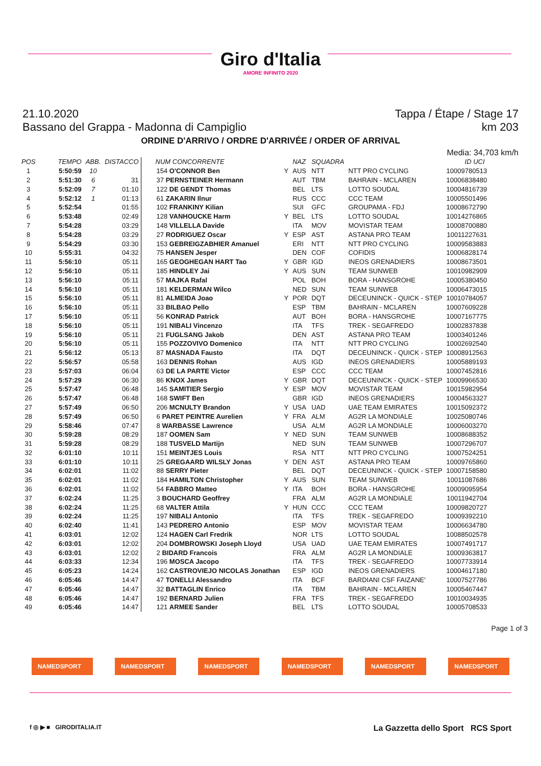Giro d'Italia
AMORE INFINITO 2020
21.10.2020 Tappa / Étape / Stage 17
Bassano del Grappa - Madonna di Campiglio km 203
ORDINE D'ARRIVO / ORDRE D'ARRIVÉE / ORDER OF ARRIVAL
Media: 34,703 km/h
| POS | TEMPO | ABB. | DISTACCO | NUM CONCORRENTE | | NAZ | SQUADRA | | ID UCI |
| --- | --- | --- | --- | --- | --- | --- | --- | --- | --- |
| 1 | 5:50:59 | 10 | | 154 O'CONNOR Ben | Y | AUS | NTT | NTT PRO CYCLING | 10009780513 |
| 2 | 5:51:30 | 6 | 31 | 37 PERNSTEINER Hermann | | AUT | TBM | BAHRAIN - MCLAREN | 10006838480 |
| 3 | 5:52:09 | 7 | 01:10 | 122 DE GENDT Thomas | | BEL | LTS | LOTTO SOUDAL | 10004816739 |
| 4 | 5:52:12 | 1 | 01:13 | 61 ZAKARIN Ilnur | | RUS | CCC | CCC TEAM | 10005501496 |
| 5 | 5:52:54 | | 01:55 | 102 FRANKINY Kilian | | SUI | GFC | GROUPAMA - FDJ | 10008672790 |
| 6 | 5:53:48 | | 02:49 | 128 VANHOUCKE Harm | Y | BEL | LTS | LOTTO SOUDAL | 10014276865 |
| 7 | 5:54:28 | | 03:29 | 148 VILLELLA Davide | | ITA | MOV | MOVISTAR TEAM | 10008700880 |
| 8 | 5:54:28 | | 03:29 | 27 RODRIGUEZ Oscar | Y | ESP | AST | ASTANA PRO TEAM | 10011227631 |
| 9 | 5:54:29 | | 03:30 | 153 GEBREIGZABHIER Amanuel | | ERI | NTT | NTT PRO CYCLING | 10009583883 |
| 10 | 5:55:31 | | 04:32 | 75 HANSEN Jesper | | DEN | COF | COFIDIS | 10006828174 |
| 11 | 5:56:10 | | 05:11 | 165 GEOGHEGAN HART Tao | Y | GBR | IGD | INEOS GRENADIERS | 10008673501 |
| 12 | 5:56:10 | | 05:11 | 185 HINDLEY Jai | Y | AUS | SUN | TEAM SUNWEB | 10010982909 |
| 13 | 5:56:10 | | 05:11 | 57 MAJKA Rafal | | POL | BOH | BORA - HANSGROHE | 10005380450 |
| 14 | 5:56:10 | | 05:11 | 181 KELDERMAN Wilco | | NED | SUN | TEAM SUNWEB | 10006473015 |
| 15 | 5:56:10 | | 05:11 | 81 ALMEIDA Joao | Y | POR | DQT | DECEUNINCK - QUICK - STEP | 10010784057 |
| 16 | 5:56:10 | | 05:11 | 33 BILBAO Pello | | ESP | TBM | BAHRAIN - MCLAREN | 10007609228 |
| 17 | 5:56:10 | | 05:11 | 56 KONRAD Patrick | | AUT | BOH | BORA - HANSGROHE | 10007167775 |
| 18 | 5:56:10 | | 05:11 | 191 NIBALI Vincenzo | | ITA | TFS | TREK - SEGAFREDO | 10002837838 |
| 19 | 5:56:10 | | 05:11 | 21 FUGLSANG Jakob | | DEN | AST | ASTANA PRO TEAM | 10003401246 |
| 20 | 5:56:10 | | 05:11 | 155 POZZOVIVO Domenico | | ITA | NTT | NTT PRO CYCLING | 10002692540 |
| 21 | 5:56:12 | | 05:13 | 87 MASNADA Fausto | | ITA | DQT | DECEUNINCK - QUICK - STEP | 10008912563 |
| 22 | 5:56:57 | | 05:58 | 163 DENNIS Rohan | | AUS | IGD | INEOS GRENADIERS | 10005889193 |
| 23 | 5:57:03 | | 06:04 | 63 DE LA PARTE Victor | | ESP | CCC | CCC TEAM | 10007452816 |
| 24 | 5:57:29 | | 06:30 | 86 KNOX James | Y | GBR | DQT | DECEUNINCK - QUICK - STEP | 10009966530 |
| 25 | 5:57:47 | | 06:48 | 145 SAMITIER Sergio | Y | ESP | MOV | MOVISTAR TEAM | 10015982954 |
| 26 | 5:57:47 | | 06:48 | 168 SWIFT Ben | | GBR | IGD | INEOS GRENADIERS | 10004563327 |
| 27 | 5:57:49 | | 06:50 | 206 MCNULTY Brandon | Y | USA | UAD | UAE TEAM EMIRATES | 10015092372 |
| 28 | 5:57:49 | | 06:50 | 6 PARET PEINTRE Aurelien | Y | FRA | ALM | AG2R LA MONDIALE | 10025080746 |
| 29 | 5:58:46 | | 07:47 | 8 WARBASSE Lawrence | | USA | ALM | AG2R LA MONDIALE | 10006003270 |
| 30 | 5:59:28 | | 08:29 | 187 OOMEN Sam | Y | NED | SUN | TEAM SUNWEB | 10008688352 |
| 31 | 5:59:28 | | 08:29 | 188 TUSVELD Martijn | | NED | SUN | TEAM SUNWEB | 10007296707 |
| 32 | 6:01:10 | | 10:11 | 151 MEINTJES Louis | | RSA | NTT | NTT PRO CYCLING | 10007524251 |
| 33 | 6:01:10 | | 10:11 | 25 GREGAARD WILSLY Jonas | Y | DEN | AST | ASTANA PRO TEAM | 10009765860 |
| 34 | 6:02:01 | | 11:02 | 88 SERRY Pieter | | BEL | DQT | DECEUNINCK - QUICK - STEP | 10007158580 |
| 35 | 6:02:01 | | 11:02 | 184 HAMILTON Christopher | Y | AUS | SUN | TEAM SUNWEB | 10011087686 |
| 36 | 6:02:01 | | 11:02 | 54 FABBRO Matteo | Y | ITA | BOH | BORA - HANSGROHE | 10009095954 |
| 37 | 6:02:24 | | 11:25 | 3 BOUCHARD Geoffrey | | FRA | ALM | AG2R LA MONDIALE | 10011942704 |
| 38 | 6:02:24 | | 11:25 | 68 VALTER Attila | Y | HUN | CCC | CCC TEAM | 10009820727 |
| 39 | 6:02:24 | | 11:25 | 197 NIBALI Antonio | | ITA | TFS | TREK - SEGAFREDO | 10009392210 |
| 40 | 6:02:40 | | 11:41 | 143 PEDRERO Antonio | | ESP | MOV | MOVISTAR TEAM | 10006634780 |
| 41 | 6:03:01 | | 12:02 | 124 HAGEN Carl Fredrik | | NOR | LTS | LOTTO SOUDAL | 10088502578 |
| 42 | 6:03:01 | | 12:02 | 204 DOMBROWSKI Joseph Lloyd | | USA | UAD | UAE TEAM EMIRATES | 10007491717 |
| 43 | 6:03:01 | | 12:02 | 2 BIDARD Francois | | FRA | ALM | AG2R LA MONDIALE | 10009363817 |
| 44 | 6:03:33 | | 12:34 | 196 MOSCA Jacopo | | ITA | TFS | TREK - SEGAFREDO | 10007733914 |
| 45 | 6:05:23 | | 14:24 | 162 CASTROVIEJO NICOLAS Jonathan | | ESP | IGD | INEOS GRENADIERS | 10004617180 |
| 46 | 6:05:46 | | 14:47 | 47 TONELLI Alessandro | | ITA | BCF | BARDIANI CSF FAIZANE' | 10007527786 |
| 47 | 6:05:46 | | 14:47 | 32 BATTAGLIN Enrico | | ITA | TBM | BAHRAIN - MCLAREN | 10005467447 |
| 48 | 6:05:46 | | 14:47 | 192 BERNARD Julien | | FRA | TFS | TREK - SEGAFREDO | 10010034935 |
| 49 | 6:05:46 | | 14:47 | 121 ARMEE Sander | | BEL | LTS | LOTTO SOUDAL | 10005708533 |
Page 1 of 3
NAMEDSPORT NAMEDSPORT NAMEDSPORT NAMEDSPORT NAMEDSPORT NAMEDSPORT
f ◎ ▶ ■ GIRODITALIA.IT La Gazzetta dello Sport RCS Sport